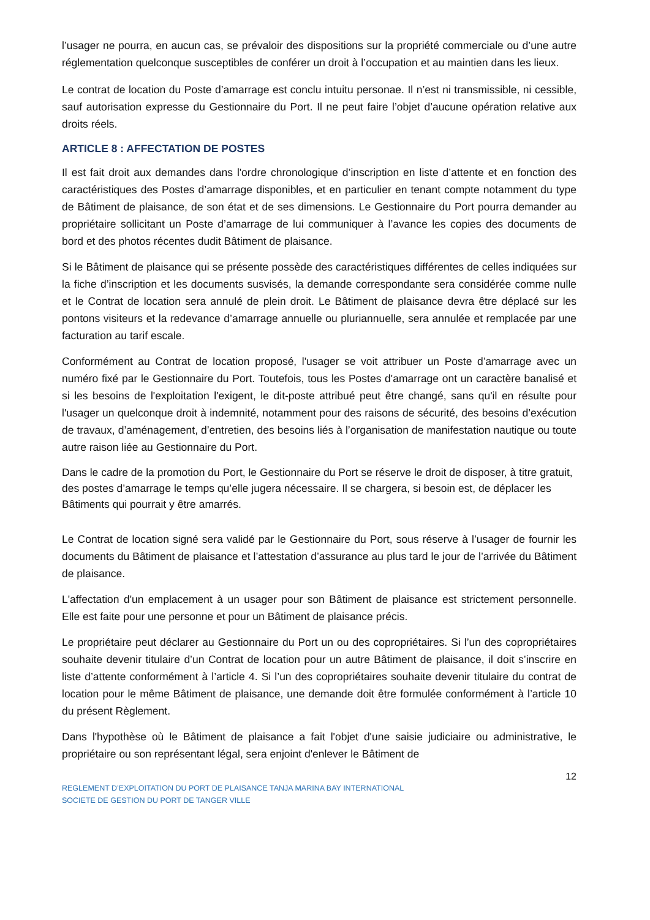l’usager ne pourra, en aucun cas, se prévaloir des dispositions sur la propriété commerciale ou d’une autre réglementation quelconque susceptibles de conférer un droit à l’occupation et au maintien dans les lieux.
Le contrat de location du Poste d’amarrage est conclu intuitu personae. Il n’est ni transmissible, ni cessible, sauf autorisation expresse du Gestionnaire du Port. Il ne peut faire l’objet d’aucune opération relative aux droits réels.
ARTICLE 8 : AFFECTATION DE POSTES
Il est fait droit aux demandes dans l'ordre chronologique d’inscription en liste d’attente et en fonction des caractéristiques des Postes d’amarrage disponibles, et en particulier en tenant compte notamment du type de Bâtiment de plaisance, de son état et de ses dimensions. Le Gestionnaire du Port pourra demander au propriétaire sollicitant un Poste d’amarrage de lui communiquer à l’avance les copies des documents de bord et des photos récentes dudit Bâtiment de plaisance.
Si le Bâtiment de plaisance qui se présente possède des caractéristiques différentes de celles indiquées sur la fiche d’inscription et les documents susvisés, la demande correspondante sera considérée comme nulle et le Contrat de location sera annulé de plein droit. Le Bâtiment de plaisance devra être déplacé sur les pontons visiteurs et la redevance d’amarrage annuelle ou pluriannuelle, sera annulée et remplacée par une facturation au tarif escale.
Conformément au Contrat de location proposé, l'usager se voit attribuer un Poste d’amarrage avec un numéro fixé par le Gestionnaire du Port. Toutefois, tous les Postes d'amarrage ont un caractère banalisé et si les besoins de l'exploitation l'exigent, le dit-poste attribué peut être changé, sans qu'il en résulte pour l'usager un quelconque droit à indemnité, notamment pour des raisons de sécurité, des besoins d’exécution de travaux, d’aménagement, d’entretien, des besoins liés à l’organisation de manifestation nautique ou toute autre raison liée au Gestionnaire du Port.
Dans le cadre de la promotion du Port, le Gestionnaire du Port se réserve le droit de disposer, à titre gratuit, des postes d’amarrage le temps qu’elle jugera nécessaire. Il se chargera, si besoin est, de déplacer les Bâtiments qui pourrait y être amarrés.
Le Contrat de location signé sera validé par le Gestionnaire du Port, sous réserve à l’usager de fournir les documents du Bâtiment de plaisance et l’attestation d’assurance au plus tard le jour de l’arrivée du Bâtiment de plaisance.
L'affectation d'un emplacement à un usager pour son Bâtiment de plaisance est strictement personnelle. Elle est faite pour une personne et pour un Bâtiment de plaisance précis.
Le propriétaire peut déclarer au Gestionnaire du Port un ou des copropriétaires. Si l’un des copropriétaires souhaite devenir titulaire d’un Contrat de location pour un autre Bâtiment de plaisance, il doit s’inscrire en liste d’attente conformément à l’article 4. Si l’un des copropriétaires souhaite devenir titulaire du contrat de location pour le même Bâtiment de plaisance, une demande doit être formulée conformément à l’article 10 du présent Règlement.
Dans l'hypothèse où le Bâtiment de plaisance a fait l'objet d'une saisie judiciaire ou administrative, le propriétaire ou son représentant légal, sera enjoint d'enlever le Bâtiment de
12
REGLEMENT D’EXPLOITATION DU PORT DE PLAISANCE TANJA MARINA BAY INTERNATIONAL
SOCIETE DE GESTION DU PORT DE TANGER VILLE